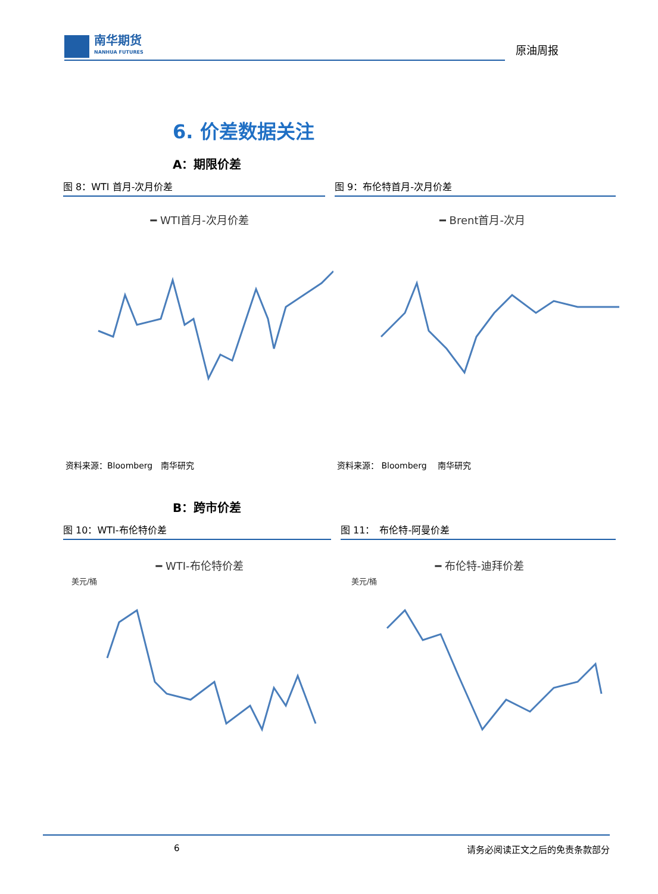南华期货
NANHUA FUTURES
原油周报
6. 价差数据关注
A：期限价差
图 8：WTI 首月-次月价差 图 9：布伦特首月-次月价差
━ WTI首月-次月价差 ━ Brent首月-次月
资料来源：Bloomberg　南华研究 资料来源： Bloomberg　 南华研究
B：跨市价差
图 10：WTI-布伦特价差 图 11：　布伦特-阿曼价差
━ WTI-布伦特价差
美元/桶
━ 布伦特-迪拜价差
美元/桶
6 请务必阅读正文之后的免责条款部分